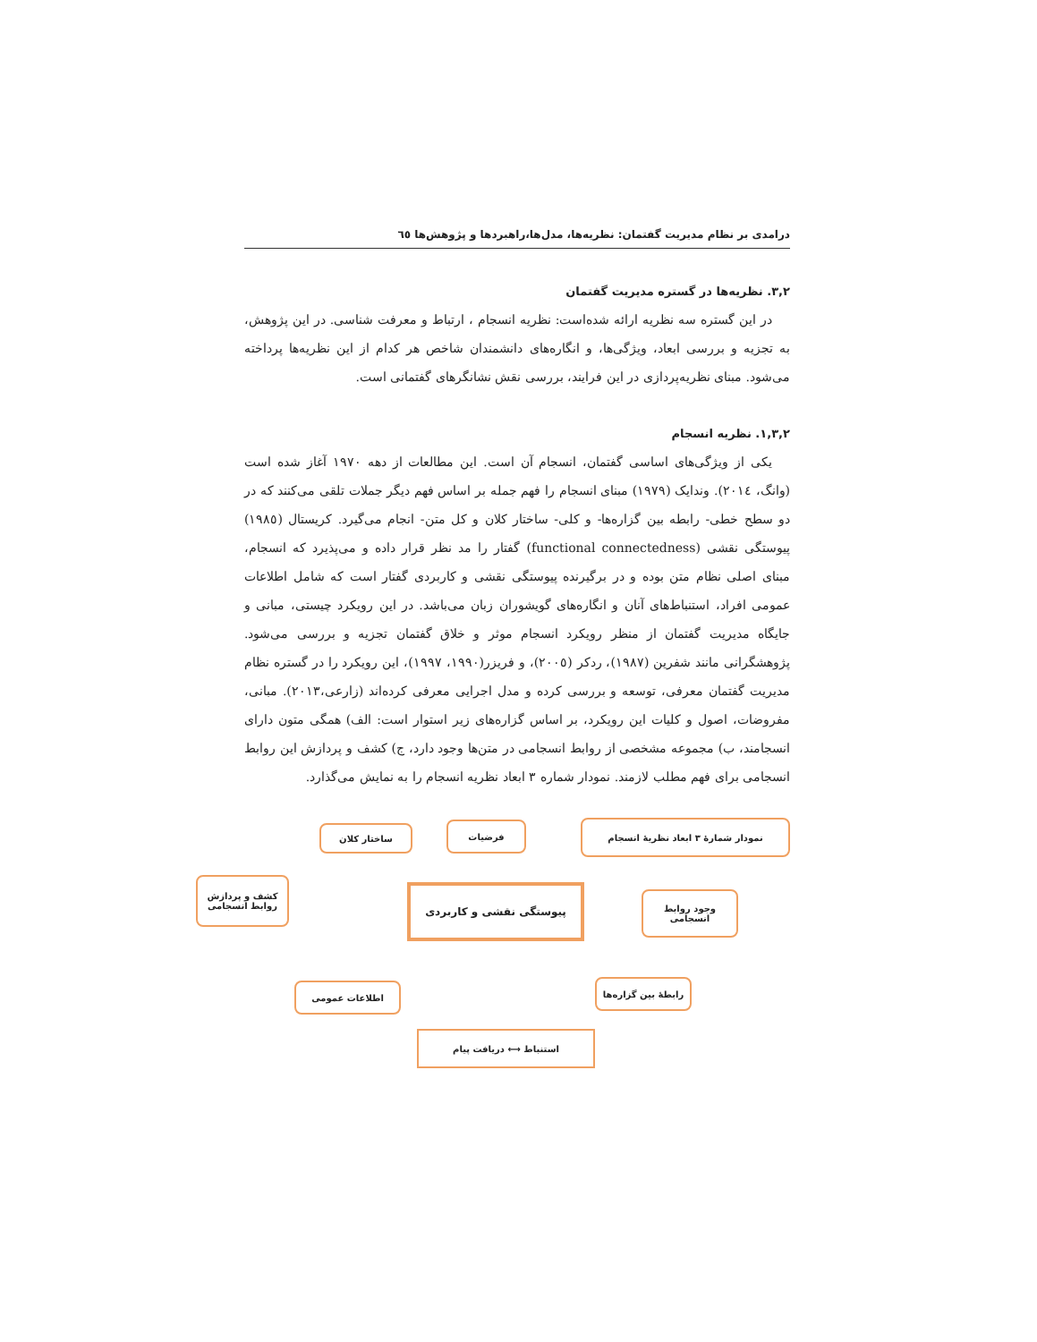درامدی بر نظام مدیریت گفتمان: نظریه‌ها، مدل‌ها،راهبردها و پژوهش‌ها ٦٥
٣,٢. نظریه‌ها در گستره مدیریت گفتمان
در این گستره سه نظریه ارائه شده‌است: نظریه انسجام ، ارتباط و معرفت شناسی. در این پژوهش، به تجزیه و بررسی ابعاد، ویژگی‌ها، و انگاره‌های دانشمندان شاخص هر کدام از این نظریه‌ها پرداخته می‌شود. مبنای نظریه‌پردازی در این فرایند، بررسی نقش نشانگرهای گفتمانی است.
١,٣,٢. نظریه انسجام
یکی از ویژگی‌های اساسی گفتمان، انسجام آن است. این مطالعات از دهه ١٩٧٠ آغاز شده است (وانگ، ٢٠١٤). وندایک (١٩٧٩) مبنای انسجام را فهم جمله بر اساس فهم دیگر جملات تلقی می‌کنند که در دو سطح خطی- رابطه بین گزاره‌ها- و کلی- ساختار کلان و کل متن- انجام می‌گیرد. کریستال (١٩٨٥) پیوستگی نقشی (functional connectedness) گفتار را مد نظر قرار داده و می‌پذیرد که انسجام، مبنای اصلی نظام متن بوده و در برگیرنده پیوستگی نقشی و کاربردی گفتار است که شامل اطلاعات عمومی افراد، استنباط‌های آنان و انگاره‌های گویشوران زبان می‌باشد. در این رویکرد چیستی، مبانی و جایگاه مدیریت گفتمان از منظر رویکرد انسجام موثر و خلاق گفتمان تجزیه و بررسی می‌شود. پژوهشگرانی مانند شفرین (١٩٨٧)، ردکر (٢٠٠٥)، و فریزر(١٩٩٠، ١٩٩٧)، این رویکرد را در گستره نظام مدیریت گفتمان معرفی، توسعه و بررسی کرده و مدل اجرایی معرفی کرده‌اند (زارعی،٢٠١٣). مبانی، مفروضات، اصول و کلیات این رویکرد، بر اساس گزاره‌های زیر استوار است: الف) همگی متون دارای انسجامند، ب) مجموعه مشخصی از روابط انسجامی در متن‌ها وجود دارد، ج) کشف و پردازش این روابط انسجامی برای فهم مطلب لازمند. نمودار شماره ٣ ابعاد نظریه انسجام را به نمایش می‌گذارد.
نمودار شمارهٔ ٣ ابعاد نظریهٔ انسجام فرضیات ساختار کلان
کشف و پردازش روابط انسجامی
پیوستگی نقشی و کاربردی
وجود روابط انسجامی
اطلاعات عمومی
رابطهٔ بین گزاره‌ها
استنباط ⟷ دریافت پیام